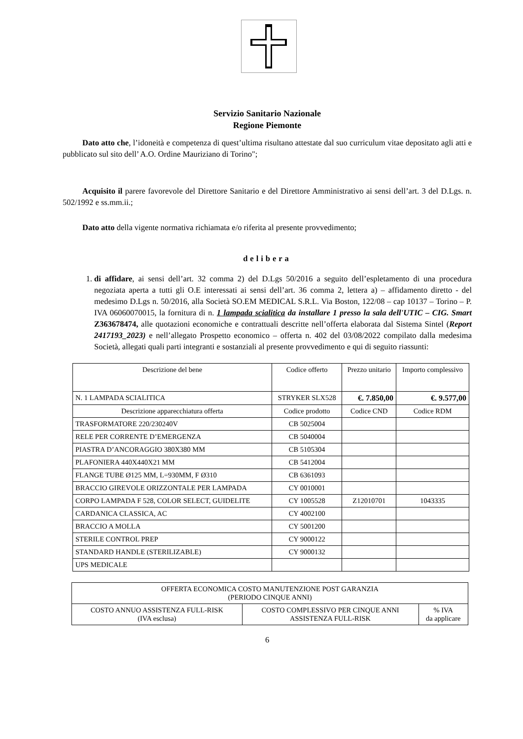Servizio Sanitario Nazionale
Regione Piemonte
Dato atto che, l’idoneità e competenza di quest’ultima risultano attestate dal suo curriculum vitae depositato agli atti e pubblicato sul sito dell’ A.O. Ordine Mauriziano di Torino";
Acquisito il parere favorevole del Direttore Sanitario e del Direttore Amministrativo ai sensi dell’art. 3 del D.Lgs. n. 502/1992 e ss.mm.ii.;
Dato atto della vigente normativa richiamata e/o riferita al presente provvedimento;
delibera
1. di affidare, ai sensi dell’art. 32 comma 2) del D.Lgs 50/2016 a seguito dell’espletamento di una procedura negoziata aperta a tutti gli O.E interessati ai sensi dell’art. 36 comma 2, lettera a) – affidamento diretto - del medesimo D.Lgs n. 50/2016, alla Società SO.EM MEDICAL S.R.L. Via Boston, 122/08 – cap 10137 – Torino – P. IVA 06060070015, la fornitura di n. 1 lampada scialitica da installare 1 presso la sala dell'UTIC – CIG. Smart Z363678474, alle quotazioni economiche e contrattuali descritte nell’offerta elaborata dal Sistema Sintel (Report 2417193_2023) e nell’allegato Prospetto economico – offerta n. 402 del 03/08/2022 compilato dalla medesima Società, allegati quali parti integranti e sostanziali al presente provvedimento e qui di seguito riassunti:
| Descrizione del bene | Codice offerto | Prezzo unitario | Importo complessivo |
| --- | --- | --- | --- |
| N. 1 LAMPADA SCIALITICA | STRYKER SLX528 | €. 7.850,00 | €. 9.577,00 |
| Descrizione apparecchiatura offerta | Codice prodotto | Codice CND | Codice RDM |
| TRASFORMATORE 220/230240V | CB 5025004 | | |
| RELE PER CORRENTE D’EMERGENZA | CB 5040004 | | |
| PIASTRA D’ANCORAGGIO 380X380 MM | CB 5105304 | | |
| PLAFONIERA 440X440X21 MM | CB 5412004 | | |
| FLANGE TUBE Ø125 MM, L=930MM, F Ø310 | CB 6361093 | | |
| BRACCIO GIREVOLE ORIZZONTALE PER LAMPADA | CY 0010001 | | |
| CORPO LAMPADA F 528, COLOR SELECT, GUIDELITE | CY 1005528 | Z12010701 | 1043335 |
| CARDANICA CLASSICA, AC | CY 4002100 | | |
| BRACCIO A MOLLA | CY 5001200 | | |
| STERILE CONTROL PREP | CY 9000122 | | |
| STANDARD HANDLE (STERILIZABLE) | CY 9000132 | | |
| UPS MEDICALE | | | |
| OFFERTA ECONOMICA COSTO MANUTENZIONE POST GARANZIA (PERIODO CINQUE ANNI) | | |
| COSTO ANNUO ASSISTENZA FULL-RISK (IVA esclusa) | COSTO COMPLESSIVO PER CINQUE ANNI ASSISTENZA FULL-RISK | % IVA da applicare |
6